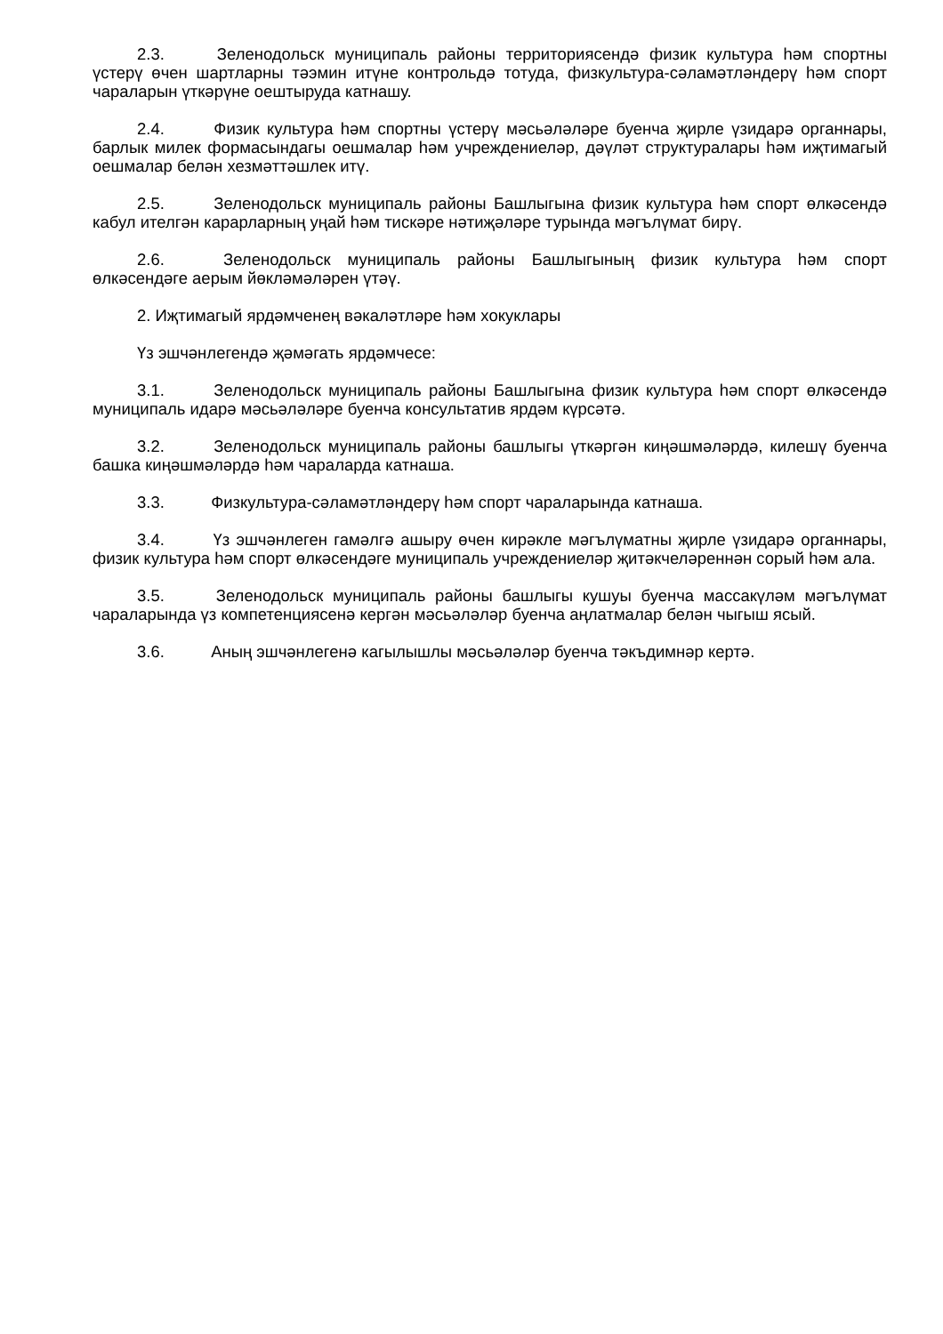2.3. Зеленодольск муниципаль районы территориясендә физик культура һәм спортны үстерү өчен шартларны тәэмин итүне контрольдә тотуда, физкультура-сәламәтләндерү һәм спорт чараларын үткәрүне оештыруда катнашу.
2.4. Физик культура һәм спортны үстерү мәсьәләләре буенча җирле үзидарә органнары, барлык милек формасындагы оешмалар һәм учреждениеләр, дәүләт структуралары һәм иҗтимагый оешмалар белән хезмәттәшлек итү.
2.5. Зеленодольск муниципаль районы Башлыгына физик культура һәм спорт өлкәсендә кабул ителгән карарларның уңай һәм тискәре нәтиҗәләре турында мәгълүмат бирү.
2.6. Зеленодольск муниципаль районы Башлыгының физик культура һәм спорт өлкәсендәге аерым йөкләмәләрен үтәү.
2. Иҗтимагый ярдәмченең вәкаләтләре һәм хокуклары
Үз эшчәнлегендә җәмәгать ярдәмчесе:
3.1. Зеленодольск муниципаль районы Башлыгына физик культура һәм спорт өлкәсендә муниципаль идарә мәсьәләләре буенча консультатив ярдәм күрсәтә.
3.2. Зеленодольск муниципаль районы башлыгы үткәргән киңәшмәләрдә, килешү буенча башка киңәшмәләрдә һәм чараларда катнаша.
3.3. Физкультура-сәламәтләндерү һәм спорт чараларында катнаша.
3.4. Үз эшчәнлеген гамәлгә ашыру өчен кирәкле мәгълүматны җирле үзидарә органнары, физик культура һәм спорт өлкәсендәге муниципаль учреждениеләр җитәкчеләреннән сорый һәм ала.
3.5. Зеленодольск муниципаль районы башлыгы кушуы буенча массакүләм мәгълүмат чараларында үз компетенциясенә кергән мәсьәләләр буенча аңлатмалар белән чыгыш ясый.
3.6. Аның эшчәнлегенә кагылышлы мәсьәләләр буенча тәкъдимнәр кертә.